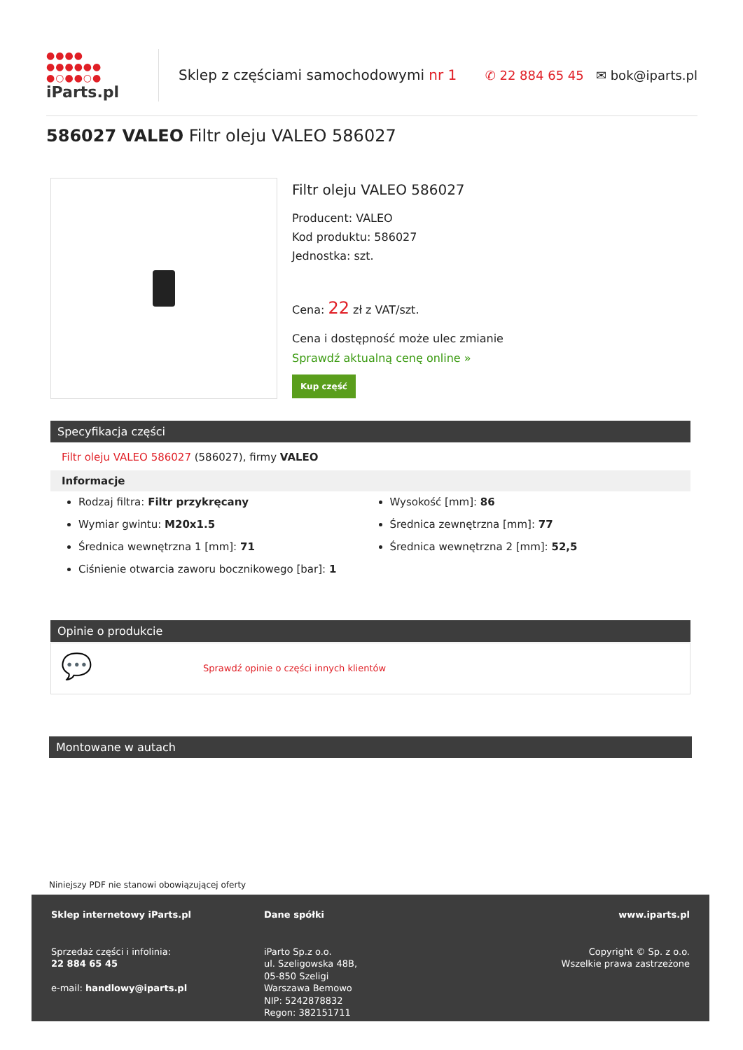●●●● ●●●●●● ●○●●○●
iParts.pl
Sklep z częściami samochodowymi nr 1
✆ 22 884 65 45 ✉ bok@iparts.pl
586027 VALEO Filtr oleju VALEO 586027
Filtr oleju VALEO 586027
Producent: VALEO
Kod produktu: 586027
Jednostka: szt.
Cena: 22 zł z VAT/szt.
Cena i dostępność może ulec zmianie
Sprawdź aktualną cenę online »
Kup część
Specyfikacja części
Filtr oleju VALEO 586027 (586027), firmy VALEO
Informacje
Rodzaj filtra: Filtr przykręcany
Wymiar gwintu: M20x1.5
Średnica wewnętrzna 1 [mm]: 71
Ciśnienie otwarcia zaworu bocznikowego [bar]: 1
Wysokość [mm]: 86
Średnica zewnętrzna [mm]: 77
Średnica wewnętrzna 2 [mm]: 52,5
Opinie o produkcie
💬 Sprawdź opinie o części innych klientów
Montowane w autach
Niniejszy PDF nie stanowi obowiązującej oferty
Sklep internetowy iParts.pl
Sprzedaż części i infolinia:
22 884 65 45
e-mail: handlowy@iparts.pl
Dane spółki
iParto Sp.z o.o.
ul. Szeligowska 48B,
05-850 Szeligi
Warszawa Bemowo
NIP: 5242878832
Regon: 382151711
www.iparts.pl
Copyright © Sp. z o.o.
Wszelkie prawa zastrzeżone